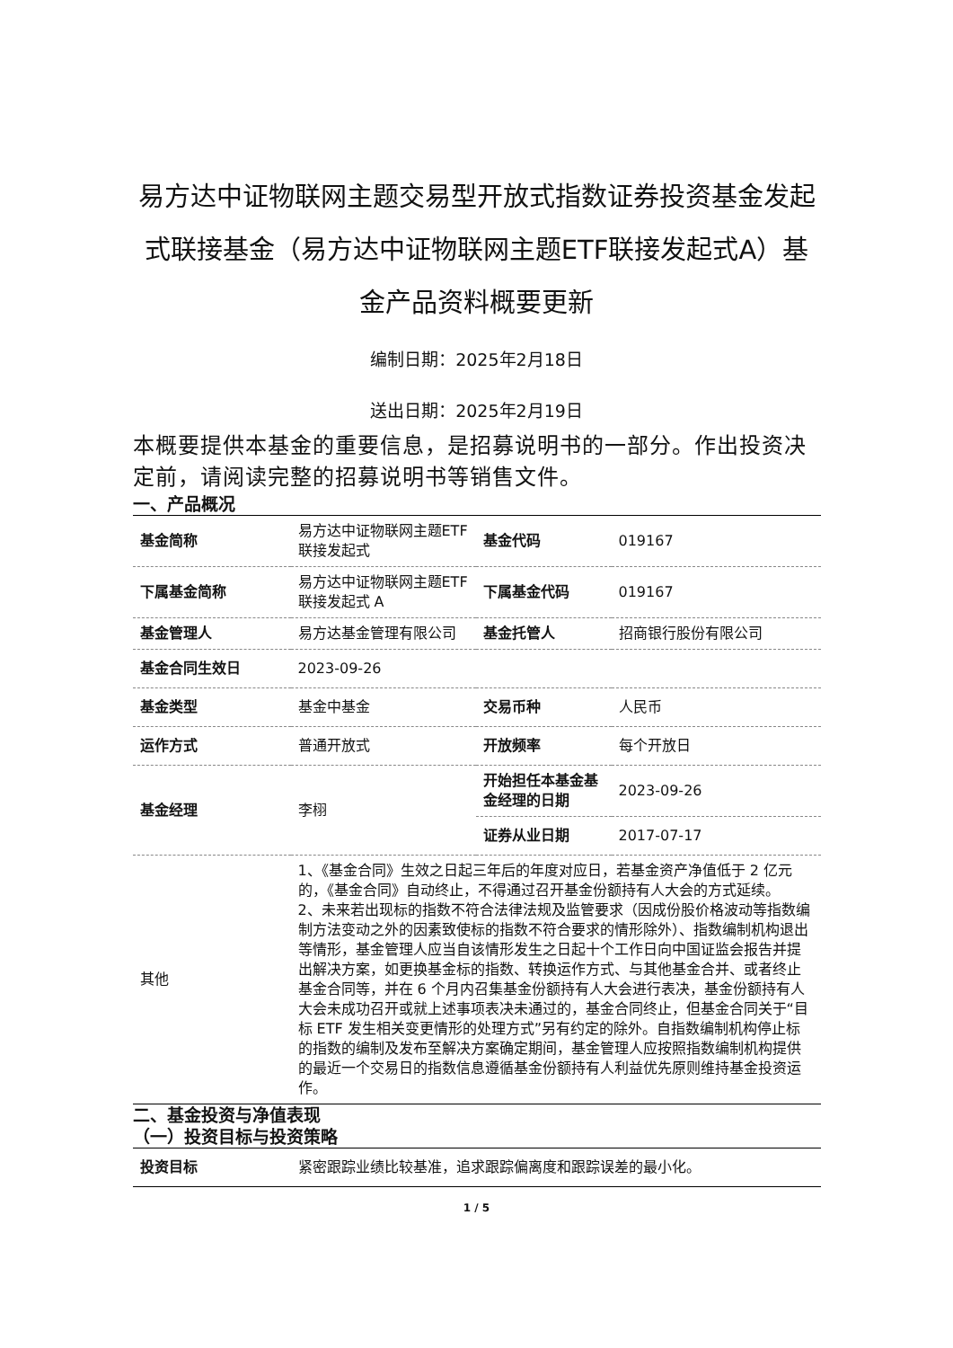易方达中证物联网主题交易型开放式指数证券投资基金发起式联接基金（易方达中证物联网主题ETF联接发起式A）基金产品资料概要更新
编制日期：2025年2月18日
送出日期：2025年2月19日
本概要提供本基金的重要信息，是招募说明书的一部分。作出投资决定前，请阅读完整的招募说明书等销售文件。
一、产品概况
| 基金简称 | 易方达中证物联网主题ETF 联接发起式 | 基金代码 | 019167 |
| 下属基金简称 | 易方达中证物联网主题ETF 联接发起式 A | 下属基金代码 | 019167 |
| 基金管理人 | 易方达基金管理有限公司 | 基金托管人 | 招商银行股份有限公司 |
| 基金合同生效日 | 2023-09-26 | | |
| 基金类型 | 基金中基金 | 交易币种 | 人民币 |
| 运作方式 | 普通开放式 | 开放频率 | 每个开放日 |
| 基金经理 | 李栩 | 开始担任本基金基金经理的日期 | 2023-09-26 |
| | | 证券从业日期 | 2017-07-17 |
| 其他 | 1、《基金合同》生效之日起三年后的年度对应日，若基金资产净值低于 2 亿元的，《基金合同》自动终止，不得通过召开基金份额持有人大会的方式延续。 2、未来若出现标的指数不符合法律法规及监管要求（因成份股价格波动等指数编制方法变动之外的因素致使标的指数不符合要求的情形除外）、指数编制机构退出等情形，基金管理人应当自该情形发生之日起十个工作日向中国证监会报告并提出解决方案，如更换基金标的指数、转换运作方式、与其他基金合并、或者终止基金合同等，并在 6 个月内召集基金份额持有人大会进行表决，基金份额持有人大会未成功召开或就上述事项表决未通过的，基金合同终止，但基金合同关于“目标 ETF 发生相关变更情形的处理方式”另有约定的除外。自指数编制机构停止标的指数的编制及发布至解决方案确定期间，基金管理人应按照指数编制机构提供的最近一个交易日的指数信息遵循基金份额持有人利益优先原则维持基金投资运作。 | | |
二、基金投资与净值表现
（一）投资目标与投资策略
| 投资目标 | 紧密跟踪业绩比较基准，追求跟踪偏离度和跟踪误差的最小化。 |
1 / 5